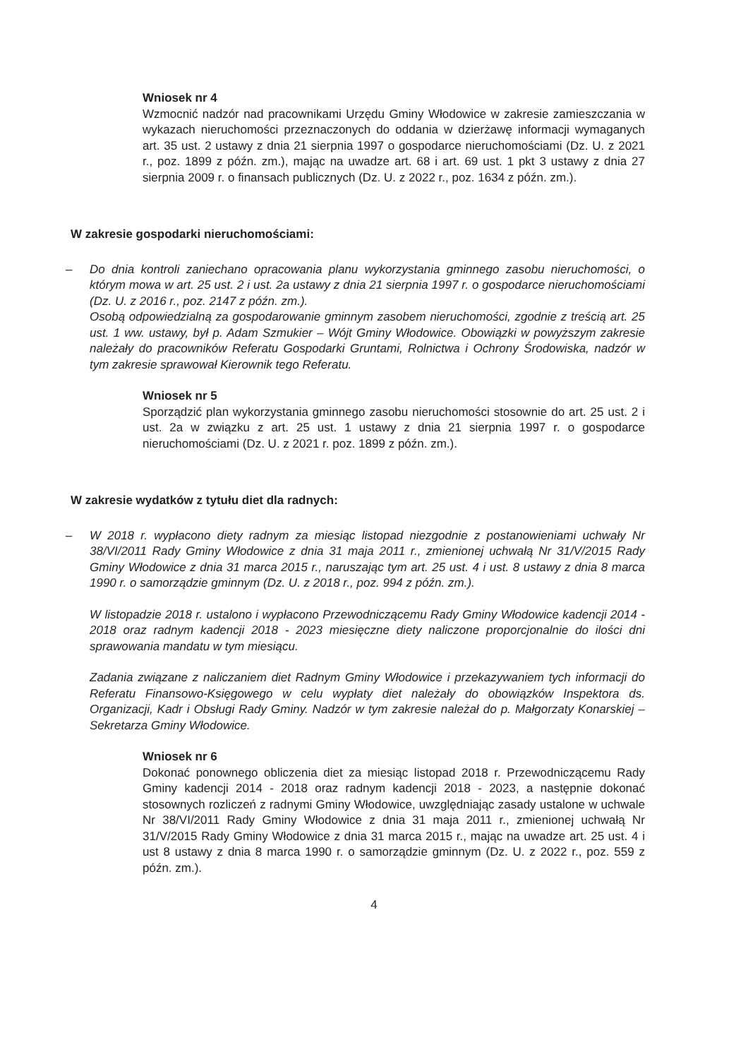Wniosek nr 4
Wzmocnić nadzór nad pracownikami Urzędu Gminy Włodowice w zakresie zamieszczania w wykazach nieruchomości przeznaczonych do oddania w dzierżawę informacji wymaganych art. 35 ust. 2 ustawy z dnia 21 sierpnia 1997 o gospodarce nieruchomościami (Dz. U. z 2021 r., poz. 1899 z późn. zm.), mając na uwadze art. 68 i art. 69 ust. 1 pkt 3 ustawy z dnia 27 sierpnia 2009 r. o finansach publicznych (Dz. U. z 2022 r., poz. 1634 z późn. zm.).
W zakresie gospodarki nieruchomościami:
–
Do dnia kontroli zaniechano opracowania planu wykorzystania gminnego zasobu nieruchomości, o którym mowa w art. 25 ust. 2 i ust. 2a ustawy z dnia 21 sierpnia 1997 r. o gospodarce nieruchomościami (Dz. U. z 2016 r., poz. 2147 z późn. zm.).
Osobą odpowiedzialną za gospodarowanie gminnym zasobem nieruchomości, zgodnie z treścią art. 25 ust. 1 ww. ustawy, był p. Adam Szmukier – Wójt Gminy Włodowice. Obowiązki w powyższym zakresie należały do pracowników Referatu Gospodarki Gruntami, Rolnictwa i Ochrony Środowiska, nadzór w tym zakresie sprawował Kierownik tego Referatu.
Wniosek nr 5
Sporządzić plan wykorzystania gminnego zasobu nieruchomości stosownie do art. 25 ust. 2 i ust. 2a w związku z art. 25 ust. 1 ustawy z dnia 21 sierpnia 1997 r. o gospodarce nieruchomościami (Dz. U. z 2021 r. poz. 1899 z późn. zm.).
W zakresie wydatków z tytułu diet dla radnych:
–
W 2018 r. wypłacono diety radnym za miesiąc listopad niezgodnie z postanowieniami uchwały Nr 38/VI/2011 Rady Gminy Włodowice z dnia 31 maja 2011 r., zmienionej uchwałą Nr 31/V/2015 Rady Gminy Włodowice z dnia 31 marca 2015 r., naruszając tym art. 25 ust. 4 i ust. 8 ustawy z dnia 8 marca 1990 r. o samorządzie gminnym (Dz. U. z 2018 r., poz. 994 z późn. zm.).
W listopadzie 2018 r. ustalono i wypłacono Przewodniczącemu Rady Gminy Włodowice kadencji 2014 - 2018 oraz radnym kadencji 2018 - 2023 miesięczne diety naliczone proporcjonalnie do ilości dni sprawowania mandatu w tym miesiącu.
Zadania związane z naliczaniem diet Radnym Gminy Włodowice i przekazywaniem tych informacji do Referatu Finansowo-Księgowego w celu wypłaty diet należały do obowiązków Inspektora ds. Organizacji, Kadr i Obsługi Rady Gminy. Nadzór w tym zakresie należał do p. Małgorzaty Konarskiej – Sekretarza Gminy Włodowice.
Wniosek nr 6
Dokonać ponownego obliczenia diet za miesiąc listopad 2018 r. Przewodniczącemu Rady Gminy kadencji 2014 - 2018 oraz radnym kadencji 2018 - 2023, a następnie dokonać stosownych rozliczeń z radnymi Gminy Włodowice, uwzględniając zasady ustalone w uchwale Nr 38/VI/2011 Rady Gminy Włodowice z dnia 31 maja 2011 r., zmienionej uchwałą Nr 31/V/2015 Rady Gminy Włodowice z dnia 31 marca 2015 r., mając na uwadze art. 25 ust. 4 i ust 8 ustawy z dnia 8 marca 1990 r. o samorządzie gminnym (Dz. U. z 2022 r., poz. 559 z późn. zm.).
4